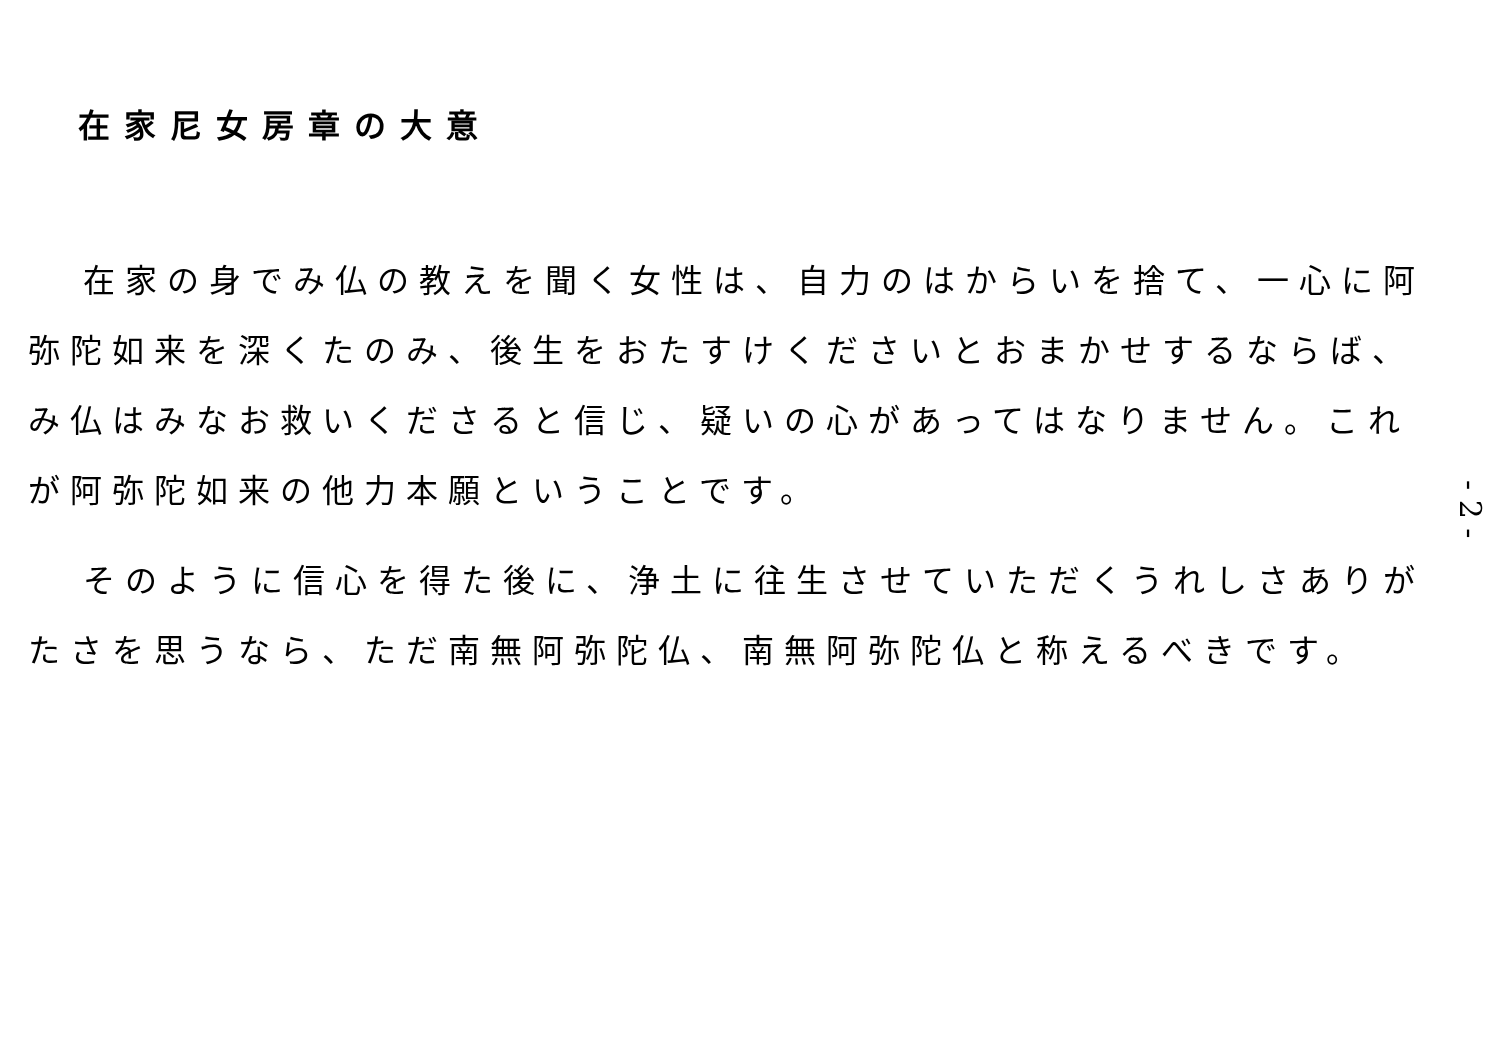在家尼女房章の大意
在家の身でみ仏の教えを聞く女性は、自力のはからいを捨て、一心に阿弥陀如来を深くたのみ、後生をおたすけくださいとおまかせするならば、み仏はみなお救いくださると信じ、疑いの心があってはなりません。これが阿弥陀如来の他力本願ということです。
そのように信心を得た後に、浄土に往生させていただくうれしさありがたさを思うなら、ただ南無阿弥陀仏、南無阿弥陀仏と称えるべきです。
- 2 -